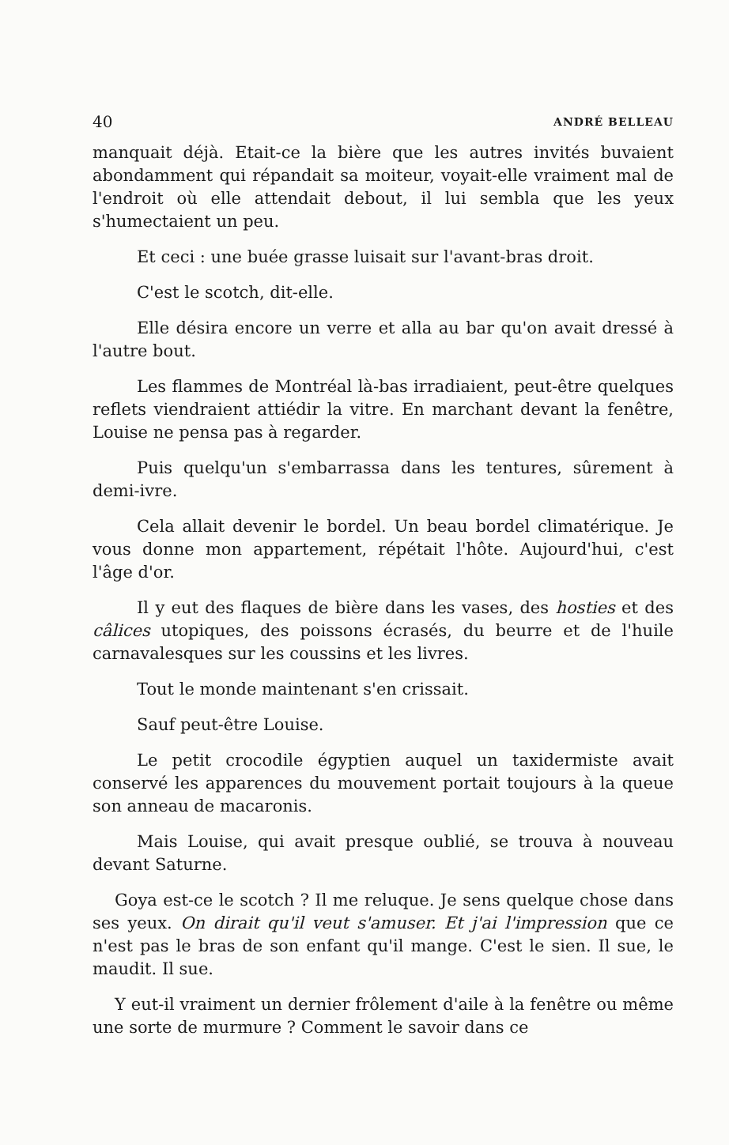40 ANDRÉ BELLEAU
manquait déjà. Etait-ce la bière que les autres invités buvaient abondamment qui répandait sa moiteur, voyait-elle vraiment mal de l'endroit où elle attendait debout, il lui sembla que les yeux s'humectaient un peu.
Et ceci : une buée grasse luisait sur l'avant-bras droit.
C'est le scotch, dit-elle.
Elle désira encore un verre et alla au bar qu'on avait dressé à l'autre bout.
Les flammes de Montréal là-bas irradiaient, peut-être quelques reflets viendraient attiédir la vitre. En marchant devant la fenêtre, Louise ne pensa pas à regarder.
Puis quelqu'un s'embarrassa dans les tentures, sûrement à demi-ivre.
Cela allait devenir le bordel. Un beau bordel climatérique. Je vous donne mon appartement, répétait l'hôte. Aujourd'hui, c'est l'âge d'or.
Il y eut des flaques de bière dans les vases, des hosties et des câlices utopiques, des poissons écrasés, du beurre et de l'huile carnavalesques sur les coussins et les livres.
Tout le monde maintenant s'en crissait.
Sauf peut-être Louise.
Le petit crocodile égyptien auquel un taxidermiste avait conservé les apparences du mouvement portait toujours à la queue son anneau de macaronis.
Mais Louise, qui avait presque oublié, se trouva à nouveau devant Saturne.
Goya est-ce le scotch ? Il me reluque. Je sens quelque chose dans ses yeux. On dirait qu'il veut s'amuser. Et j'ai l'impression que ce n'est pas le bras de son enfant qu'il mange. C'est le sien. Il sue, le maudit. Il sue.
Y eut-il vraiment un dernier frôlement d'aile à la fenêtre ou même une sorte de murmure ? Comment le savoir dans ce